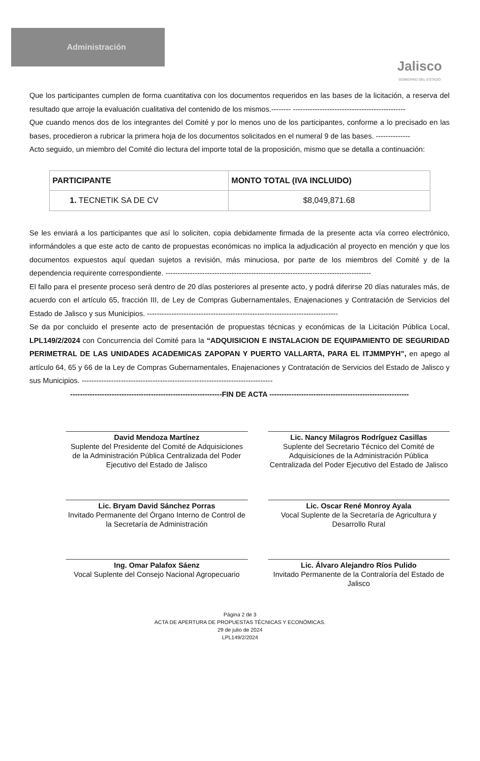Administración
Jalisco
GOBIERNO DEL ESTADO
Que los participantes cumplen de forma cuantitativa con los documentos requeridos en las bases de la licitación, a reserva del resultado que arroje la evaluación cualitativa del contenido de los mismos.-------- ----------------------------------------------
Que cuando menos dos de los integrantes del Comité y por lo menos uno de los participantes, conforme a lo precisado en las bases, procedieron a rubricar la primera hoja de los documentos solicitados en el numeral 9 de las bases. --------------
Acto seguido, un miembro del Comité dio lectura del importe total de la proposición, mismo que se detalla a continuación:
| PARTICIPANTE | MONTO TOTAL (IVA INCLUIDO) |
| --- | --- |
| 1. TECNETIK SA DE CV | $8,049,871.68 |
Se les enviará a los participantes que así lo soliciten, copia debidamente firmada de la presente acta vía correo electrónico, informándoles a que este acto de canto de propuestas económicas no implica la adjudicación al proyecto en mención y que los documentos expuestos aquí quedan sujetos a revisión, más minuciosa, por parte de los miembros del Comité y de la dependencia requirente correspondiente. ------------------------------------------------------------------------------------
El fallo para el presente proceso será dentro de 20 días posteriores al presente acto, y podrá diferirse 20 días naturales más, de acuerdo con el artículo 65, fracción III, de Ley de Compras Gubernamentales, Enajenaciones y Contratación de Servicios del Estado de Jalisco y sus Municipios. ------------------------------------------------------------------------------
Se da por concluido el presente acto de presentación de propuestas técnicas y económicas de la Licitación Pública Local, LPL149/2/2024 con Concurrencia del Comité para la “ADQUISICION E INSTALACION DE EQUIPAMIENTO DE SEGURIDAD PERIMETRAL DE LAS UNIDADES ACADEMICAS ZAPOPAN Y PUERTO VALLARTA, PARA EL ITJMMPYH”, en apego al artículo 64, 65 y 66 de la Ley de Compras Gubernamentales, Enajenaciones y Contratación de Servicios del Estado de Jalisco y sus Municipios. ------------------------------------------------------------------------------
--------------------------------------------------------------FIN DE ACTA ---------------------------------------------------------
David Mendoza Martínez
Suplente del Presidente del Comité de Adquisiciones de la Administración Pública Centralizada del Poder Ejecutivo del Estado de Jalisco
Lic. Nancy Milagros Rodríguez Casillas
Suplente del Secretario Técnico del Comité de Adquisiciones de la Administración Pública Centralizada del Poder Ejecutivo del Estado de Jalisco
Lic. Bryam David Sánchez Porras
Invitado Permanente del Órgano Interno de Control de la Secretaría de Administración
Lic. Oscar René Monroy Ayala
Vocal Suplente de la Secretaría de Agricultura y Desarrollo Rural
Ing. Omar Palafox Sáenz
Vocal Suplente del Consejo Nacional Agropecuario
Lic. Álvaro Alejandro Ríos Pulido
Invitado Permanente de la Contraloría del Estado de Jalisco
Página 2 de 3
ACTA DE APERTURA DE PROPUESTAS TÉCNICAS Y ECONÓMICAS.
29 de julio de 2024
LPL149/2/2024